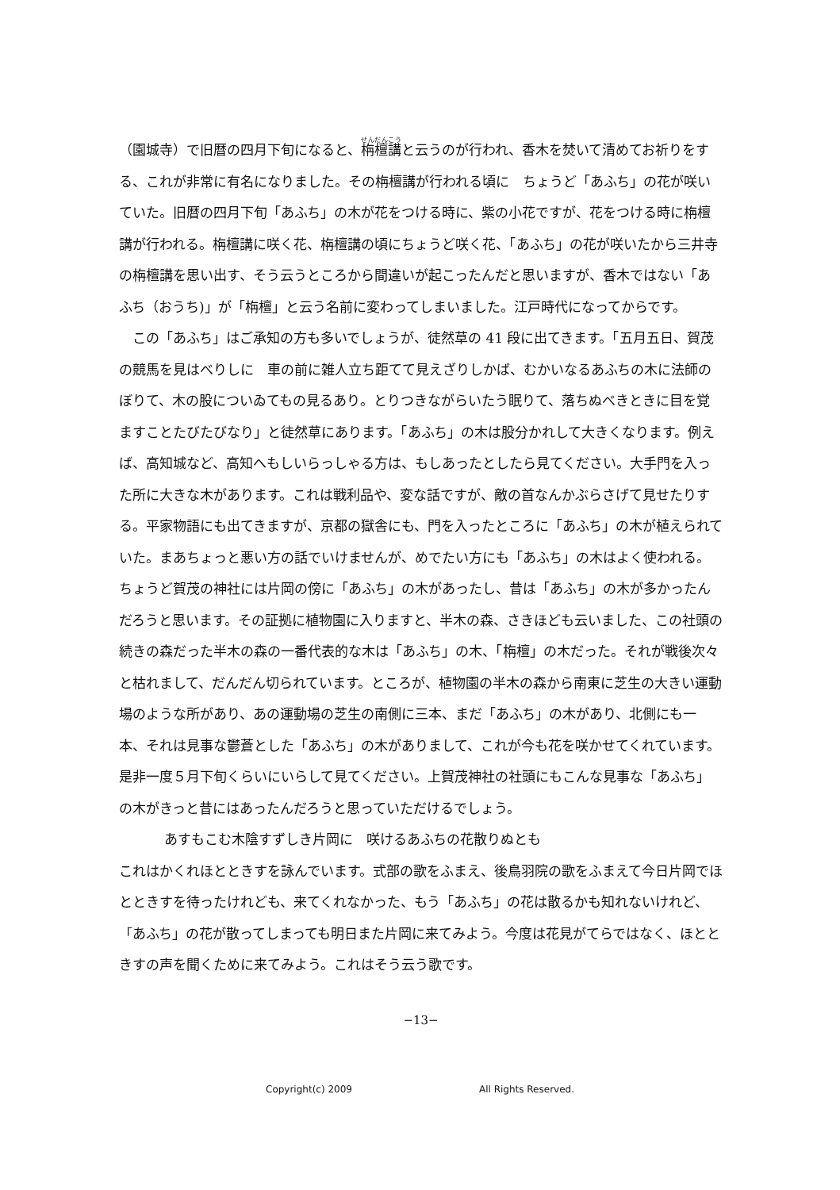（園城寺）で旧暦の四月下旬になると、栴檀講と云うのが行われ、香木を焚いて清めてお祈りをする、これが非常に有名になりました。その栴檀講が行われる頃に　ちょうど「あふち」の花が咲いていた。旧暦の四月下旬「あふち」の木が花をつける時に、紫の小花ですが、花をつける時に栴檀講が行われる。栴檀講に咲く花、栴檀講の頃にちょうど咲く花、「あふち」の花が咲いたから三井寺の栴檀講を思い出す、そう云うところから間違いが起こったんだと思いますが、香木ではない「あふち（おうち)」が「栴檀」と云う名前に変わってしまいました。江戸時代になってからです。
この「あふち」はご承知の方も多いでしょうが、徒然草の 41 段に出てきます。「五月五日、賀茂の競馬を見はべりしに　車の前に雑人立ち距てて見えざりしかば、むかいなるあふちの木に法師のぼりて、木の股についゐてもの見るあり。とりつきながらいたう眠りて、落ちぬべきときに目を覚ますことたびたびなり」と徒然草にあります。「あふち」の木は股分かれして大きくなります。例えば、高知城など、高知へもしいらっしゃる方は、もしあったとしたら見てください。大手門を入った所に大きな木があります。これは戦利品や、変な話ですが、敵の首なんかぶらさげて見せたりする。平家物語にも出てきますが、京都の獄舎にも、門を入ったところに「あふち」の木が植えられていた。まあちょっと悪い方の話でいけませんが、めでたい方にも「あふち」の木はよく使われる。ちょうど賀茂の神社には片岡の傍に「あふち」の木があったし、昔は「あふち」の木が多かったんだろうと思います。その証拠に植物園に入りますと、半木の森、さきほども云いました、この社頭の続きの森だった半木の森の一番代表的な木は「あふち」の木、「栴檀」の木だった。それが戦後次々と枯れまして、だんだん切られています。ところが、植物園の半木の森から南東に芝生の大きい運動場のような所があり、あの運動場の芝生の南側に三本、まだ「あふち」の木があり、北側にも一本、それは見事な鬱蒼とした「あふち」の木がありまして、これが今も花を咲かせてくれています。是非一度５月下旬くらいにいらして見てください。上賀茂神社の社頭にもこんな見事な「あふち」の木がきっと昔にはあったんだろうと思っていただけるでしょう。
あすもこむ木陰すずしき片岡に　咲けるあふちの花散りぬとも
これはかくれほとときすを詠んでいます。式部の歌をふまえ、後鳥羽院の歌をふまえて今日片岡でほとときすを待ったけれども、来てくれなかった、もう「あふち」の花は散るかも知れないけれど、「あふち」の花が散ってしまっても明日また片岡に来てみよう。今度は花見がてらではなく、ほとときすの声を聞くために来てみよう。これはそう云う歌です。
−13−
Copyright(c) 2009 All Rights Reserved.